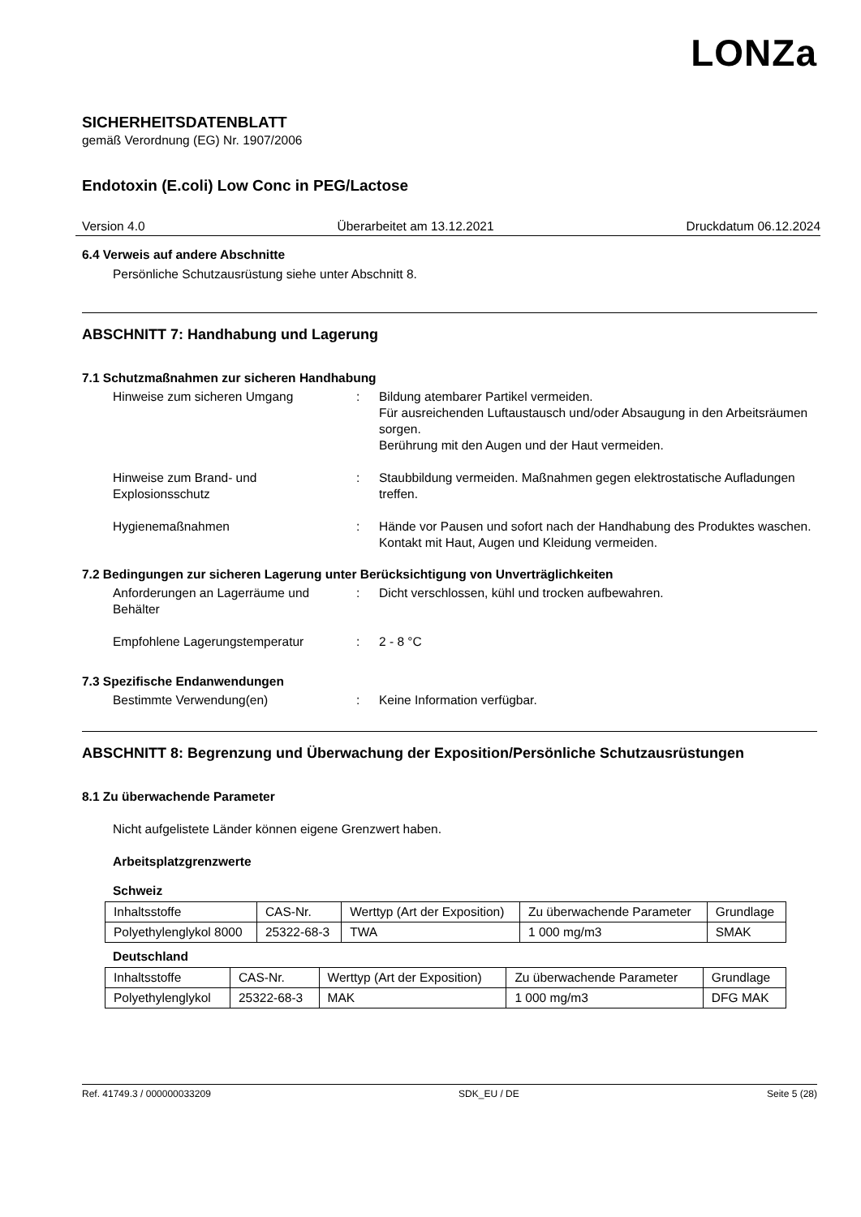LONZa
SICHERHEITSDATENBLATT
gemäß Verordnung (EG) Nr. 1907/2006
Endotoxin (E.coli) Low Conc in PEG/Lactose
Version 4.0 Überarbeitet am 13.12.2021 Druckdatum 06.12.2024
6.4 Verweis auf andere Abschnitte
Persönliche Schutzausrüstung siehe unter Abschnitt 8.
ABSCHNITT 7: Handhabung und Lagerung
7.1 Schutzmaßnahmen zur sicheren Handhabung
| Hinweise zum sicheren Umgang | : | Bildung atembarer Partikel vermeiden. Für ausreichenden Luftaustausch und/oder Absaugung in den Arbeitsräumen sorgen. Berührung mit den Augen und der Haut vermeiden. |
| Hinweise zum Brand- und Explosionsschutz | : | Staubbildung vermeiden. Maßnahmen gegen elektrostatische Aufladungen treffen. |
| Hygienemaßnahmen | : | Hände vor Pausen und sofort nach der Handhabung des Produktes waschen. Kontakt mit Haut, Augen und Kleidung vermeiden. |
7.2 Bedingungen zur sicheren Lagerung unter Berücksichtigung von Unverträglichkeiten
| Anforderungen an Lagerräume und Behälter | : | Dicht verschlossen, kühl und trocken aufbewahren. |
| Empfohlene Lagerungstemperatur | : | 2 - 8 °C |
7.3 Spezifische Endanwendungen
| Bestimmte Verwendung(en) | : | Keine Information verfügbar. |
ABSCHNITT 8: Begrenzung und Überwachung der Exposition/Persönliche Schutzausrüstungen
8.1 Zu überwachende Parameter
Nicht aufgelistete Länder können eigene Grenzwert haben.
Arbeitsplatzgrenzwerte
Schweiz
| Inhaltsstoffe | CAS-Nr. | Werttyp (Art der Exposition) | Zu überwachende Parameter | Grundlage |
| --- | --- | --- | --- | --- |
| Polyethylenglykol 8000 | 25322-68-3 | TWA | 1 000 mg/m3 | SMAK |
Deutschland
| Inhaltsstoffe | CAS-Nr. | Werttyp (Art der Exposition) | Zu überwachende Parameter | Grundlage |
| --- | --- | --- | --- | --- |
| Polyethylenglykol | 25322-68-3 | MAK | 1 000 mg/m3 | DFG MAK |
Ref. 41749.3 / 000000033209 SDK_EU / DE Seite 5 (28)